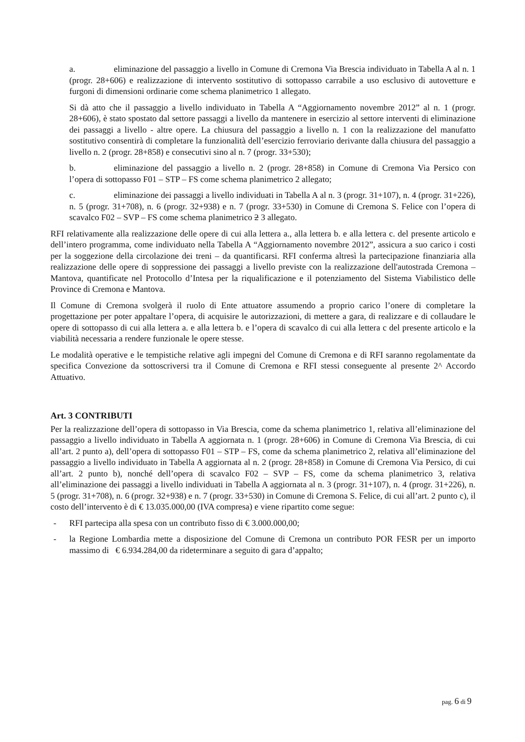a. eliminazione del passaggio a livello in Comune di Cremona Via Brescia individuato in Tabella A al n. 1 (progr. 28+606) e realizzazione di intervento sostitutivo di sottopasso carrabile a uso esclusivo di autovetture e furgoni di dimensioni ordinarie come schema planimetrico 1 allegato.
Si dà atto che il passaggio a livello individuato in Tabella A “Aggiornamento novembre 2012” al n. 1 (progr. 28+606), è stato spostato dal settore passaggi a livello da mantenere in esercizio al settore interventi di eliminazione dei passaggi a livello - altre opere. La chiusura del passaggio a livello n. 1 con la realizzazione del manufatto sostitutivo consentirà di completare la funzionalità dell’esercizio ferroviario derivante dalla chiusura del passaggio a livello n. 2 (progr. 28+858) e consecutivi sino al n. 7 (progr. 33+530);
b. eliminazione del passaggio a livello n. 2 (progr. 28+858) in Comune di Cremona Via Persico con l’opera di sottopasso F01 – STP – FS come schema planimetrico 2 allegato;
c. eliminazione dei passaggi a livello individuati in Tabella A al n. 3 (progr. 31+107), n. 4 (progr. 31+226), n. 5 (progr. 31+708), n. 6 (progr. 32+938) e n. 7 (progr. 33+530) in Comune di Cremona S. Felice con l’opera di scavalco F02 – SVP – FS come schema planimetrico 2 3 allegato.
RFI relativamente alla realizzazione delle opere di cui alla lettera a., alla lettera b. e alla lettera c. del presente articolo e dell’intero programma, come individuato nella Tabella A “Aggiornamento novembre 2012”, assicura a suo carico i costi per la soggezione della circolazione dei treni – da quantificarsi. RFI conferma altresì la partecipazione finanziaria alla realizzazione delle opere di soppressione dei passaggi a livello previste con la realizzazione dell'autostrada Cremona – Mantova, quantificate nel Protocollo d’Intesa per la riqualificazione e il potenziamento del Sistema Viabilistico delle Province di Cremona e Mantova.
Il Comune di Cremona svolgerà il ruolo di Ente attuatore assumendo a proprio carico l’onere di completare la progettazione per poter appaltare l’opera, di acquisire le autorizzazioni, di mettere a gara, di realizzare e di collaudare le opere di sottopasso di cui alla lettera a. e alla lettera b. e l’opera di scavalco di cui alla lettera c del presente articolo e la viabilità necessaria a rendere funzionale le opere stesse.
Le modalità operative e le tempistiche relative agli impegni del Comune di Cremona e di RFI saranno regolamentate da specifica Convezione da sottoscriversi tra il Comune di Cremona e RFI stessi conseguente al presente 2^ Accordo Attuativo.
Art. 3 CONTRIBUTI
Per la realizzazione dell’opera di sottopasso in Via Brescia, come da schema planimetrico 1, relativa all’eliminazione del passaggio a livello individuato in Tabella A aggiornata n. 1 (progr. 28+606) in Comune di Cremona Via Brescia, di cui all’art. 2 punto a), dell’opera di sottopasso F01 – STP – FS, come da schema planimetrico 2, relativa all’eliminazione del passaggio a livello individuato in Tabella A aggiornata al n. 2 (progr. 28+858) in Comune di Cremona Via Persico, di cui all’art. 2 punto b), nonché dell’opera di scavalco F02 – SVP – FS, come da schema planimetrico 3, relativa all’eliminazione dei passaggi a livello individuati in Tabella A aggiornata al n. 3 (progr. 31+107), n. 4 (progr. 31+226), n. 5 (progr. 31+708), n. 6 (progr. 32+938) e n. 7 (progr. 33+530) in Comune di Cremona S. Felice, di cui all’art. 2 punto c), il costo dell’intervento è di € 13.035.000,00 (IVA compresa) e viene ripartito come segue:
- RFI partecipa alla spesa con un contributo fisso di € 3.000.000,00;
- la Regione Lombardia mette a disposizione del Comune di Cremona un contributo POR FESR per un importo massimo di € 6.934.284,00 da rideterminare a seguito di gara d’appalto;
pag. 6 di 9